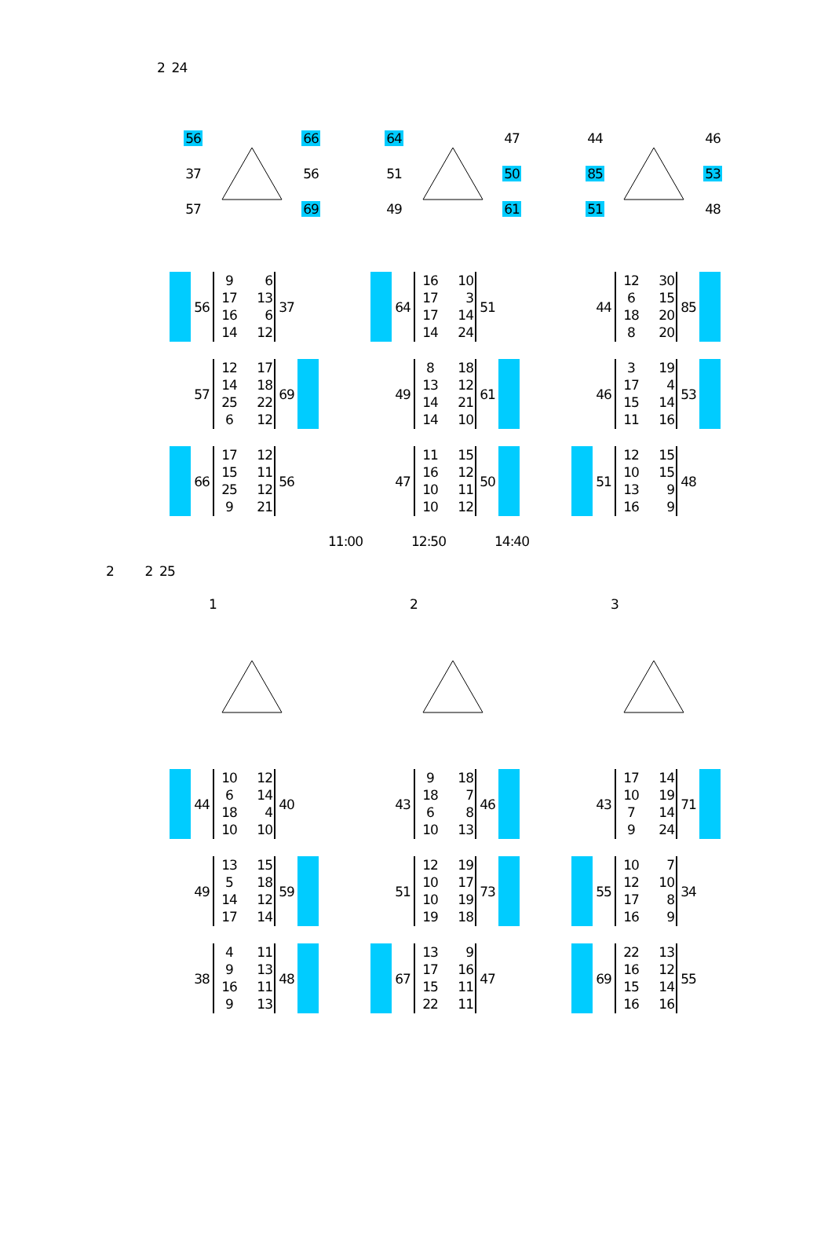2 24
56 66 37 56 57 69 64 47 51 50 49 61 44 46 85 53 51 48
56
| 9 | 6 |
| 17 | 13 |
| 16 | 6 |
| 14 | 12 |
37
64
| 16 | 10 |
| 17 | 3 |
| 17 | 14 |
| 14 | 24 |
51
44
| 12 | 30 |
| 6 | 15 |
| 18 | 20 |
| 8 | 20 |
85
57
| 12 | 17 |
| 14 | 18 |
| 25 | 22 |
| 6 | 12 |
69
49
| 8 | 18 |
| 13 | 12 |
| 14 | 21 |
| 14 | 10 |
61
46
| 3 | 19 |
| 17 | 4 |
| 15 | 14 |
| 11 | 16 |
53
66
| 17 | 12 |
| 15 | 11 |
| 25 | 12 |
| 9 | 21 |
56
47
| 11 | 15 |
| 16 | 12 |
| 10 | 11 |
| 10 | 12 |
50
51
| 12 | 15 |
| 10 | 15 |
| 13 | 9 |
| 16 | 9 |
48
11:00 12:50 14:40
2 2 25
1 2 3
44
| 10 | 12 |
| 6 | 14 |
| 18 | 4 |
| 10 | 10 |
40
43
| 9 | 18 |
| 18 | 7 |
| 6 | 8 |
| 10 | 13 |
46
43
| 17 | 14 |
| 10 | 19 |
| 7 | 14 |
| 9 | 24 |
71
49
| 13 | 15 |
| 5 | 18 |
| 14 | 12 |
| 17 | 14 |
59
51
| 12 | 19 |
| 10 | 17 |
| 10 | 19 |
| 19 | 18 |
73
55
| 10 | 7 |
| 12 | 10 |
| 17 | 8 |
| 16 | 9 |
34
38
| 4 | 11 |
| 9 | 13 |
| 16 | 11 |
| 9 | 13 |
48
67
| 13 | 9 |
| 17 | 16 |
| 15 | 11 |
| 22 | 11 |
47
69
| 22 | 13 |
| 16 | 12 |
| 15 | 14 |
| 16 | 16 |
55